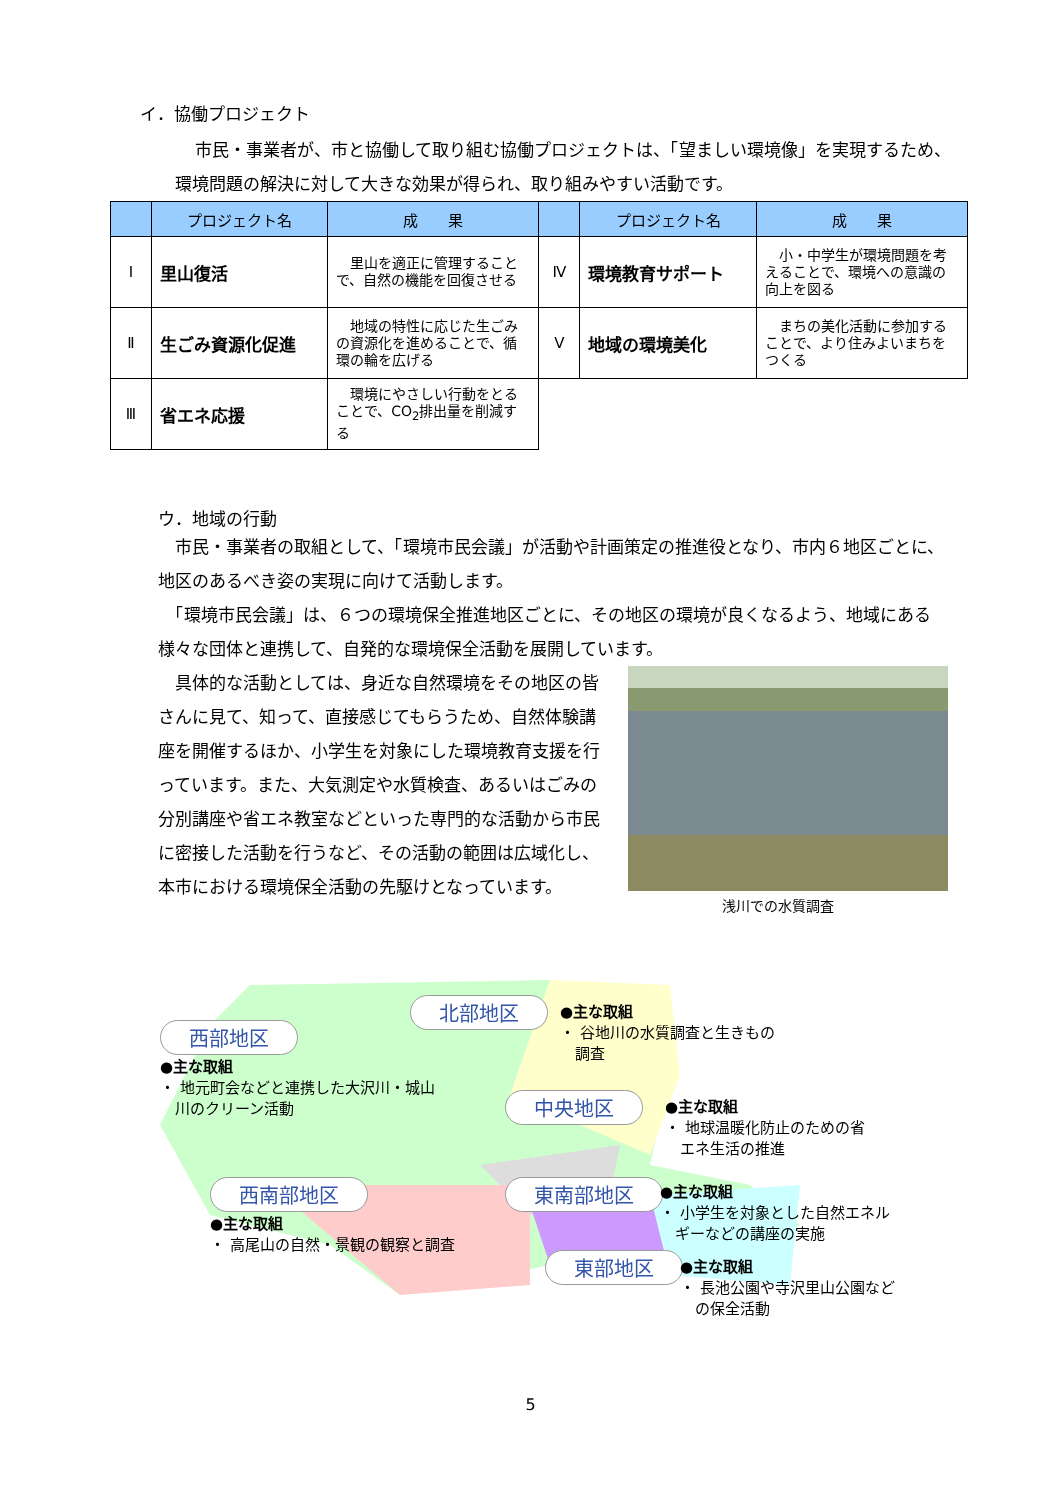イ．協働プロジェクト
市民・事業者が、市と協働して取り組む協働プロジェクトは、「望ましい環境像」を実現するため、環境問題の解決に対して大きな効果が得られ、取り組みやすい活動です。
| | プロジェクト名 | 成 果 | | プロジェクト名 | 成 果 |
| --- | --- | --- | --- | --- | --- |
| Ⅰ | 里山復活 | 里山を適正に管理することで、自然の機能を回復させる | Ⅳ | 環境教育サポート | 小・中学生が環境問題を考えることで、環境への意識の向上を図る |
| Ⅱ | 生ごみ資源化促進 | 地域の特性に応じた生ごみの資源化を進めることで、循環の輪を広げる | Ⅴ | 地域の環境美化 | まちの美化活動に参加することで、より住みよいまちをつくる |
| Ⅲ | 省エネ応援 | 環境にやさしい行動をとることで、CO<sub>2</sub>排出量を削減する | | | |
ウ．地域の行動
　市民・事業者の取組として、「環境市民会議」が活動や計画策定の推進役となり、市内６地区ごとに、地区のあるべき姿の実現に向けて活動します。
　「環境市民会議」は、６つの環境保全推進地区ごとに、その地区の環境が良くなるよう、地域にある様々な団体と連携して、自発的な環境保全活動を展開しています。
　具体的な活動としては、身近な自然環境をその地区の皆さんに見て、知って、直接感じてもらうため、自然体験講座を開催するほか、小学生を対象にした環境教育支援を行っています。また、大気測定や水質検査、あるいはごみの分別講座や省エネ教室などといった専門的な活動から市民に密接した活動を行うなど、その活動の範囲は広域化し、本市における環境保全活動の先駆けとなっています。
浅川での水質調査
西部地区
●主な取組
・ 地元町会などと連携した大沢川・城山
　川のクリーン活動
北部地区
●主な取組
・ 谷地川の水質調査と生きもの
　調査
中央地区
●主な取組
・ 地球温暖化防止のための省
　エネ生活の推進
西南部地区
●主な取組
・ 高尾山の自然・景観の観察と調査
東南部地区
●主な取組
・ 小学生を対象とした自然エネル
　ギーなどの講座の実施
東部地区
●主な取組
・ 長池公園や寺沢里山公園など
　の保全活動
5